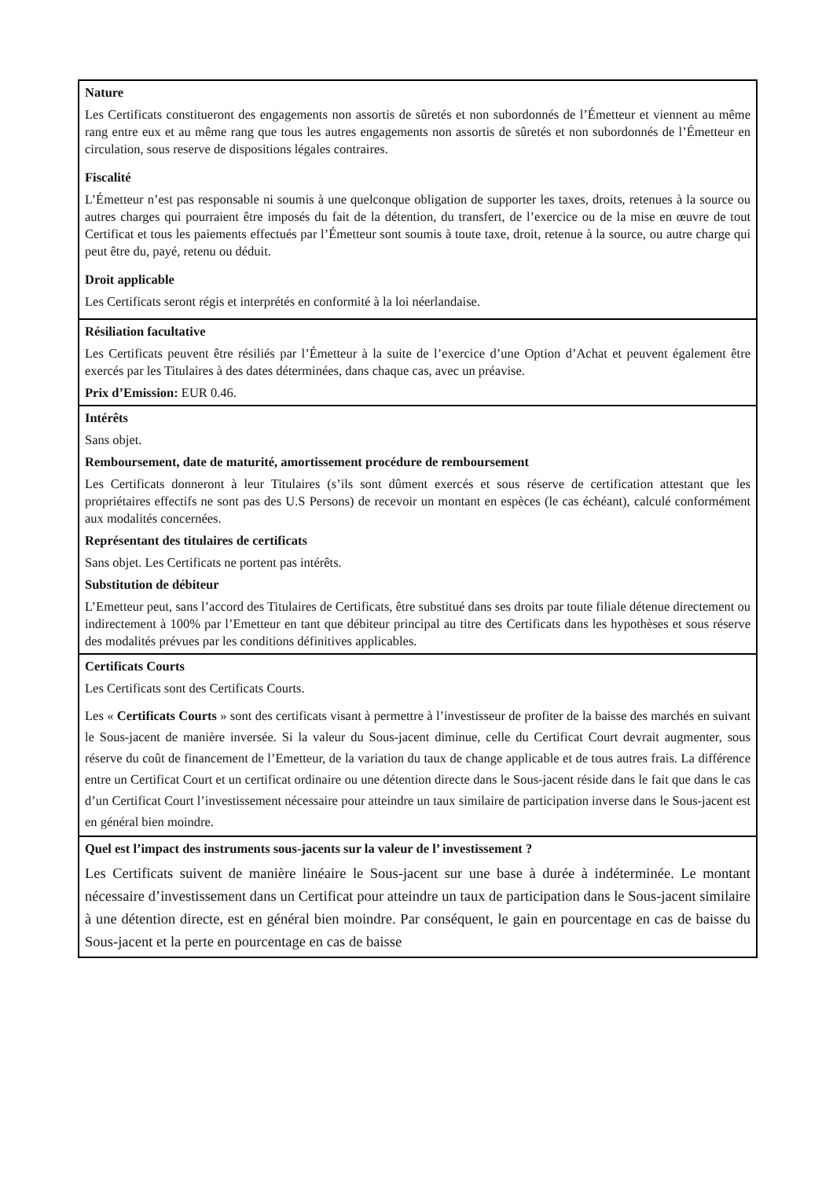Nature
Les Certificats constitueront des engagements non assortis de sûretés et non subordonnés de l’Émetteur et viennent au même rang entre eux et au même rang que tous les autres engagements non assortis de sûretés et non subordonnés de l’Émetteur en circulation, sous reserve de dispositions légales contraires.
Fiscalité
L’Émetteur n’est pas responsable ni soumis à une quelconque obligation de supporter les taxes, droits, retenues à la source ou autres charges qui pourraient être imposés du fait de la détention, du transfert, de l’exercice ou de la mise en œuvre de tout Certificat et tous les paiements effectués par l’Émetteur sont soumis à toute taxe, droit, retenue à la source, ou autre charge qui peut être du, payé, retenu ou déduit.
Droit applicable
Les Certificats seront régis et interprétés en conformité à la loi néerlandaise.
Résiliation facultative
Les Certificats peuvent être résiliés par l’Émetteur à la suite de l’exercice d’une Option d’Achat et peuvent également être exercés par les Titulaires à des dates déterminées, dans chaque cas, avec un préavise.
Prix d’Emission: EUR 0.46.
Intérêts
Sans objet.
Remboursement, date de maturité, amortissement procédure de remboursement
Les Certificats donneront à leur Titulaires (s’ils sont dûment exercés et sous réserve de certification attestant que les propriétaires effectifs ne sont pas des U.S Persons) de recevoir un montant en espèces (le cas échéant), calculé conformément aux modalités concernées.
Représentant des titulaires de certificats
Sans objet. Les Certificats ne portent pas intérêts.
Substitution de débiteur
L’Emetteur peut, sans l’accord des Titulaires de Certificats, être substitué dans ses droits par toute filiale détenue directement ou indirectement à 100% par l’Emetteur en tant que débiteur principal au titre des Certificats dans les hypothèses et sous réserve des modalités prévues par les conditions définitives applicables.
Certificats Courts
Les Certificats sont des Certificats Courts.
Les « Certificats Courts » sont des certificats visant à permettre à l’investisseur de profiter de la baisse des marchés en suivant le Sous-jacent de manière inversée. Si la valeur du Sous-jacent diminue, celle du Certificat Court devrait augmenter, sous réserve du coût de financement de l’Emetteur, de la variation du taux de change applicable et de tous autres frais. La différence entre un Certificat Court et un certificat ordinaire ou une détention directe dans le Sous-jacent réside dans le fait que dans le cas d’un Certificat Court l’investissement nécessaire pour atteindre un taux similaire de participation inverse dans le Sous-jacent est en général bien moindre.
Quel est l’impact des instruments sous-jacents sur la valeur de l’ investissement ?
Les Certificats suivent de manière linéaire le Sous-jacent sur une base à durée à indéterminée. Le montant nécessaire d’investissement dans un Certificat pour atteindre un taux de participation dans le Sous-jacent similaire à une détention directe, est en général bien moindre. Par conséquent, le gain en pourcentage en cas de baisse du Sous-jacent et la perte en pourcentage en cas de baisse